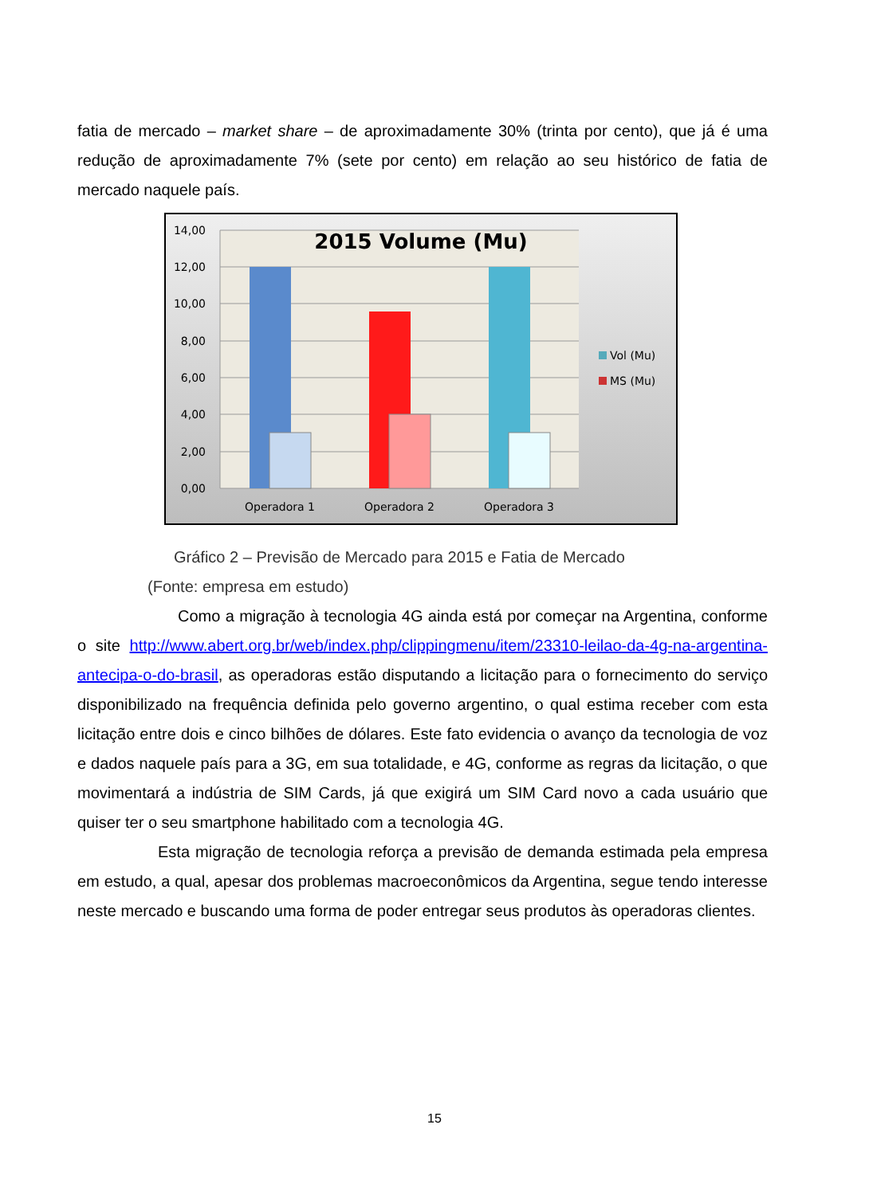fatia de mercado – market share – de aproximadamente 30% (trinta por cento), que já é uma redução de aproximadamente 7% (sete por cento) em relação ao seu histórico de fatia de mercado naquele país.
14,00
12,00
10,00
8,00
6,00
4,00
2,00
0,00
2015 Volume (Mu)
Operadora 1
Operadora 2
Operadora 3
Vol (Mu)
MS (Mu)
Gráfico 2 – Previsão de Mercado para 2015 e Fatia de Mercado
(Fonte: empresa em estudo)
Como a migração à tecnologia 4G ainda está por começar na Argentina, conforme o site http://www.abert.org.br/web/index.php/clippingmenu/item/23310-leilao-da-4g-na-argentina-antecipa-o-do-brasil, as operadoras estão disputando a licitação para o fornecimento do serviço disponibilizado na frequência definida pelo governo argentino, o qual estima receber com esta licitação entre dois e cinco bilhões de dólares. Este fato evidencia o avanço da tecnologia de voz e dados naquele país para a 3G, em sua totalidade, e 4G, conforme as regras da licitação, o que movimentará a indústria de SIM Cards, já que exigirá um SIM Card novo a cada usuário que quiser ter o seu smartphone habilitado com a tecnologia 4G.
Esta migração de tecnologia reforça a previsão de demanda estimada pela empresa em estudo, a qual, apesar dos problemas macroeconômicos da Argentina, segue tendo interesse neste mercado e buscando uma forma de poder entregar seus produtos às operadoras clientes.
15